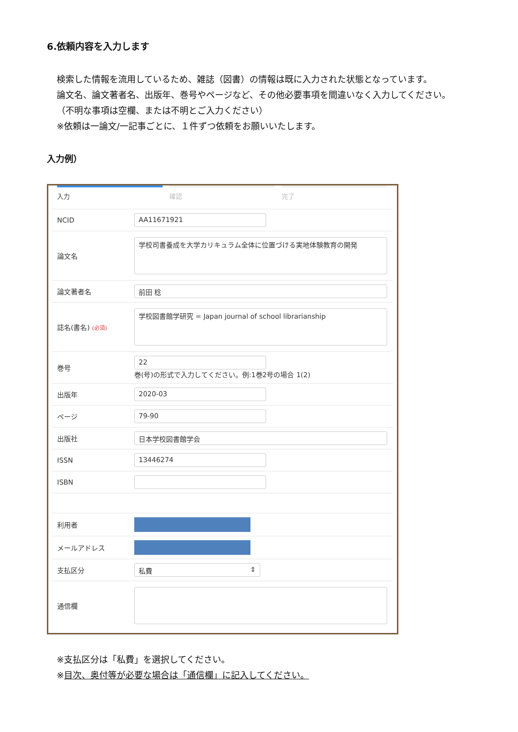6.依頼内容を入力します
検索した情報を流用しているため、雑誌（図書）の情報は既に入力された状態となっています。
論文名、論文著者名、出版年、巻号やページなど、その他必要事項を間違いなく入力してください。
（不明な事項は空欄、または不明とご入力ください）
※依頼は一論文/一記事ごとに、１件ずつ依頼をお願いいたします。
入力例）
入力 確認 完了
NCID
AA11671921
論文名
学校司書養成を大学カリキュラム全体に位置づける実地体験教育の開発
論文著者名
前田 稔
誌名(書名) (必須)
学校図書館学研究 = Japan journal of school librarianship
巻号
22
巻(号)の形式で入力してください。例:1巻2号の場合 1(2)
出版年
2020-03
ページ
79-90
出版社
日本学校図書館学会
ISSN
13446274
ISBN
利用者
メールアドレス
支払区分
私費 ⇕
通信欄
※支払区分は「私費」を選択してください。
※目次、奥付等が必要な場合は「通信欄」に記入してください。